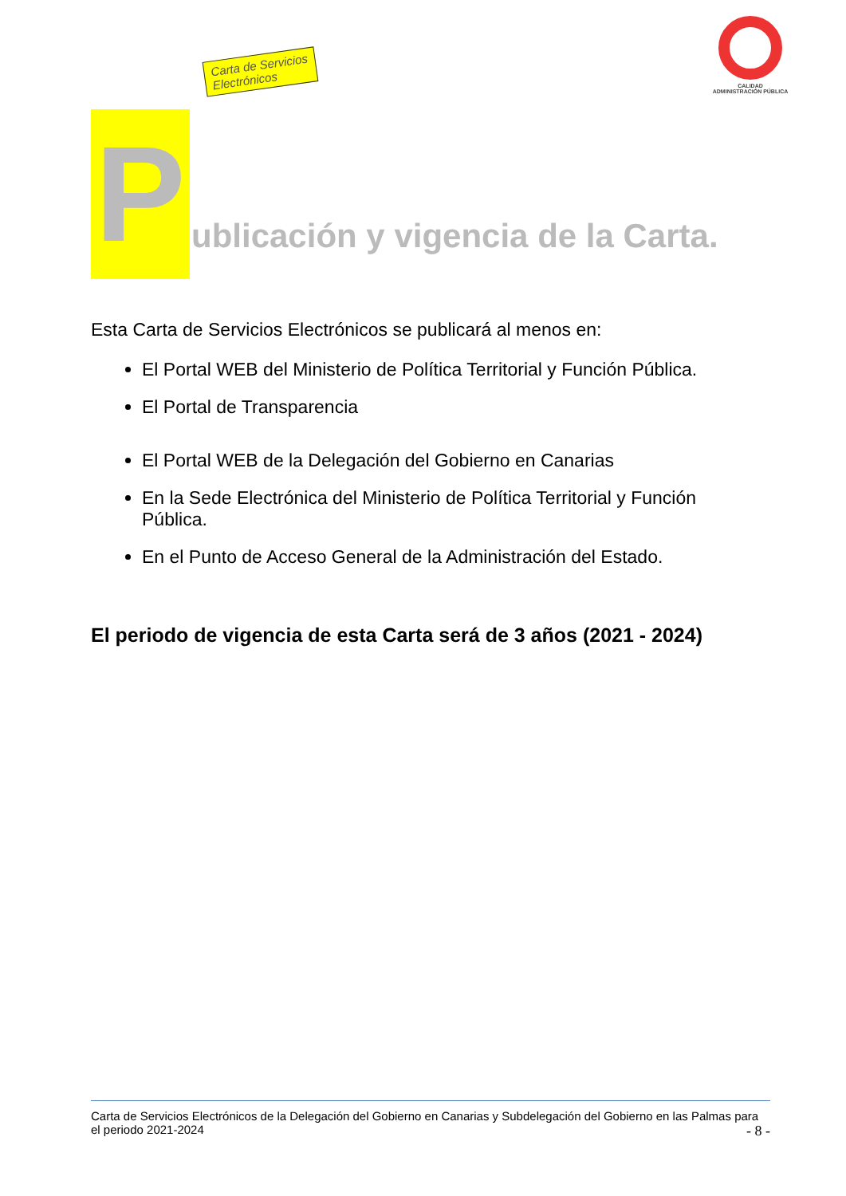Carta de Servicios
Electrónicos
CALIDAD
ADMINISTRACIÓN PÚBLICA
P
ublicación y vigencia de la Carta.
Esta Carta de Servicios Electrónicos se publicará al menos en:
El Portal WEB del Ministerio de Política Territorial y Función Pública.
El Portal de Transparencia
El Portal WEB de la Delegación del Gobierno en Canarias
En la Sede Electrónica del Ministerio de Política Territorial y Función Pública.
En el Punto de Acceso General de la Administración del Estado.
El periodo de vigencia de esta Carta será de 3 años (2021 - 2024)
Carta de Servicios Electrónicos de la Delegación del Gobierno en Canarias y Subdelegación del Gobierno en las Palmas para el periodo 2021-2024 - 8 -